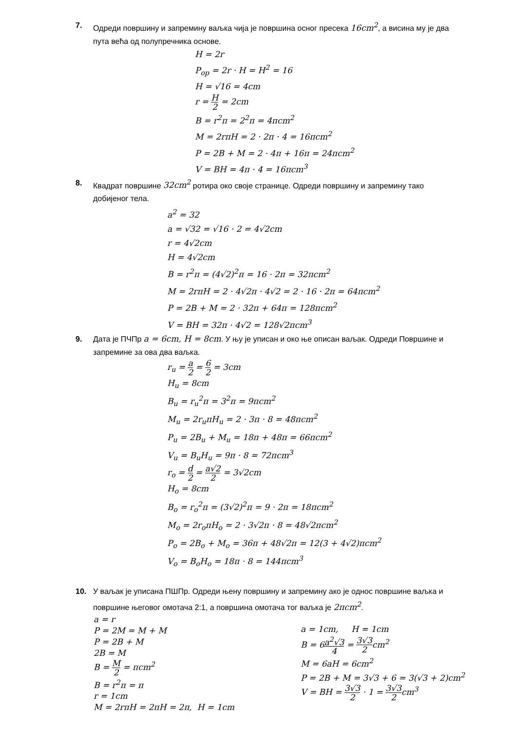7. Одреди површину и запремину ваљка чија је површина осног пресека 16cm<sup>2</sup>, а висина му је два пута већа од полупречника основе.
H = 2r
P<sub>op</sub> = 2r · H = H<sup>2</sup> = 16
H = √16 = 4cm
r = H 2 = 2cm
B = r<sup>2</sup>π = 2<sup>2</sup>π = 4πcm<sup>2</sup>
M = 2rπH = 2 · 2π · 4 = 16πcm<sup>2</sup>
P = 2B + M = 2 · 4π + 16π = 24πcm<sup>2</sup>
V = BH = 4π · 4 = 16πcm<sup>3</sup>
8. Квадрат површине 32cm<sup>2</sup> ротира око своје странице. Одреди површину и запремину тако добијеног тела.
a<sup>2</sup> = 32
a = √32 = √16 · 2 = 4√2cm
r = 4√2cm
H = 4√2cm
B = r<sup>2</sup>π = (4√2)<sup>2</sup>π = 16 · 2π = 32πcm<sup>2</sup>
M = 2rπH = 2 · 4√2π · 4√2 = 2 · 16 · 2π = 64πcm<sup>2</sup>
P = 2B + M = 2 · 32π + 64π = 128πcm<sup>2</sup>
V = BH = 32π · 4√2 = 128√2πcm<sup>3</sup>
9. Дата је ПЧПр a = 6cm, H = 8cm. У њу је уписан и око ње описан ваљак. Одреди Површине и запремине за ова два ваљка.
r<sub>u</sub> = a 2 = 6 2 = 3cm
H<sub>u</sub> = 8cm
B<sub>u</sub> = r<sub>u</sub><sup>2</sup>π = 3<sup>2</sup>π = 9πcm<sup>2</sup>
M<sub>u</sub> = 2r<sub>u</sub>πH<sub>u</sub> = 2 · 3π · 8 = 48πcm<sup>2</sup>
P<sub>u</sub> = 2B<sub>u</sub> + M<sub>u</sub> = 18π + 48π = 66πcm<sup>2</sup>
V<sub>u</sub> = B<sub>u</sub>H<sub>u</sub> = 9π · 8 = 72πcm<sup>3</sup>
r<sub>o</sub> = d 2 = a√2 2 = 3√2cm
H<sub>o</sub> = 8cm
B<sub>o</sub> = r<sub>o</sub><sup>2</sup>π = (3√2)<sup>2</sup>π = 9 · 2π = 18πcm<sup>2</sup>
M<sub>o</sub> = 2r<sub>o</sub>πH<sub>o</sub> = 2 · 3√2π · 8 = 48√2πcm<sup>2</sup>
P<sub>o</sub> = 2B<sub>o</sub> + M<sub>o</sub> = 36π + 48√2π = 12(3 + 4√2)πcm<sup>2</sup>
V<sub>o</sub> = B<sub>o</sub>H<sub>o</sub> = 18π · 8 = 144πcm<sup>3</sup>
10. У ваљак је уписана ПШПр. Одреди њену површину и запремину ако је однос површине ваљка и површине његовог омотача 2:1, а површина омотача тог ваљка је 2πcm<sup>2</sup>.
a = r
P = 2M = M + M
P = 2B + M
2B = M
B = M 2 = πcm<sup>2</sup>
B = r<sup>2</sup>π = π
r = 1cm
M = 2rπH = 2πH = 2π, H = 1cm
a = 1cm, H = 1cm
B = 6a<sup>2</sup>√3 4 = 3√3 2cm<sup>2</sup>
M = 6aH = 6cm<sup>2</sup>
P = 2B + M = 3√3 + 6 = 3(√3 + 2)cm<sup>2</sup>
V = BH = 3√3 2 · 1 = 3√3 2cm<sup>3</sup>